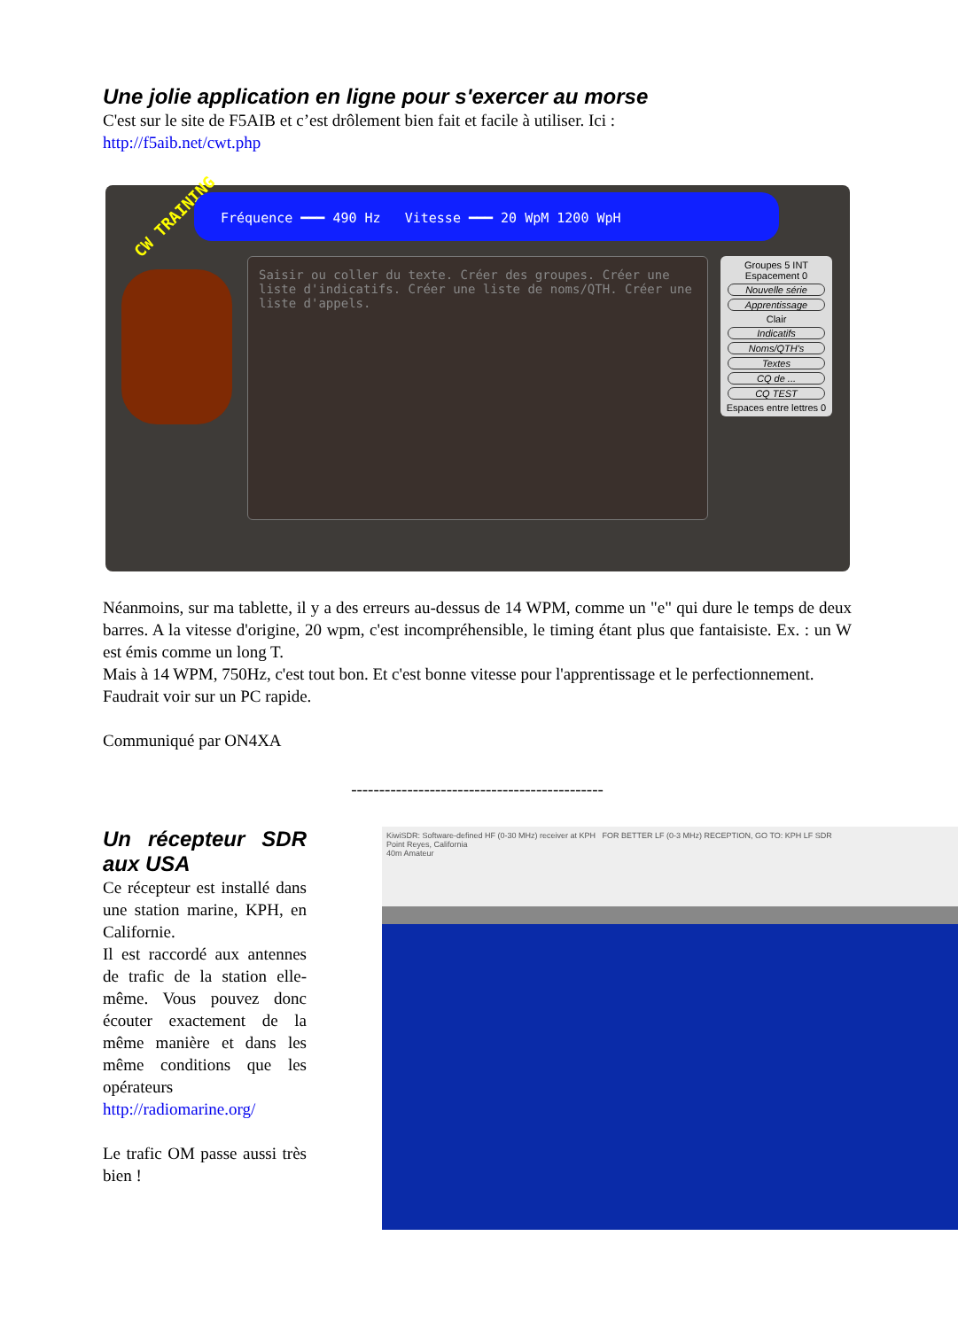Une jolie application en ligne pour s'exercer au morse
C'est sur le site de F5AIB et c’est drôlement bien fait et facile à utiliser. Ici :
http://f5aib.net/cwt.php
CW TRAINING
Fréquence ━━━ 490 Hz Vitesse ━━━ 20 WpM 1200 WpH
Saisir ou coller du texte. Créer des groupes. Créer une liste d'indicatifs. Créer une liste de noms/QTH. Créer une liste d'appels.
Groupes 5 INT
Espacement 0
Nouvelle série
Apprentissage
Clair
Indicatifs
Noms/QTH's
Textes
CQ de ...
CQ TEST
Espaces entre lettres 0
Néanmoins, sur ma tablette, il y a des erreurs au-dessus de 14 WPM, comme un "e" qui dure le temps de deux barres. A la vitesse d'origine, 20 wpm, c'est incompréhensible, le timing étant plus que fantaisiste. Ex. : un W est émis comme un long T.
Mais à 14 WPM, 750Hz, c'est tout bon. Et c'est bonne vitesse pour l'apprentissage et le perfectionnement.
Faudrait voir sur un PC rapide.
Communiqué par ON4XA
---------------------------------------------
Un récepteur SDR aux USA
Ce récepteur est installé dans une station marine, KPH, en Californie.
Il est raccordé aux antennes de trafic de la station elle-même. Vous pouvez donc écouter exactement de la même manière et dans les même conditions que les opérateurs
http://radiomarine.org/
Le trafic OM passe aussi très bien !
KiwiSDR: Software-defined HF (0-30 MHz) receiver at KPH FOR BETTER LF (0-3 MHz) RECEPTION, GO TO: KPH LF SDR
Point Reyes, California
40m Amateur